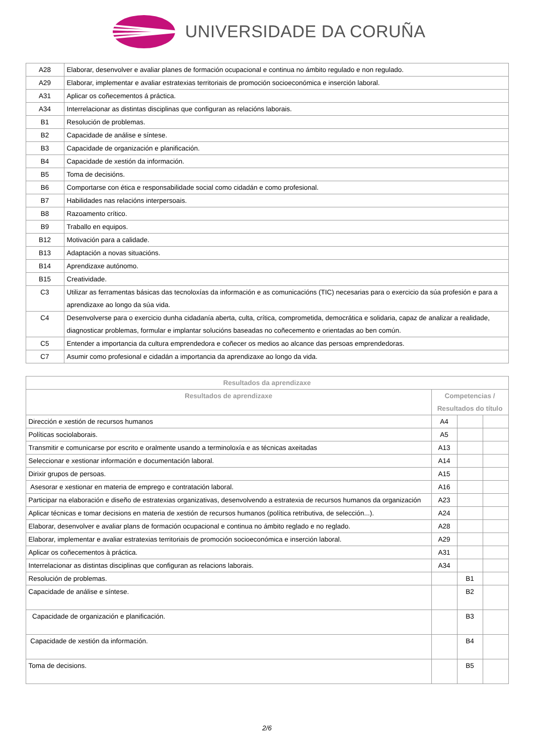UNIVERSIDADE DA CORUÑA
| A28 | Elaborar, desenvolver e avaliar planes de formación ocupacional e continua no ámbito regulado e non regulado. |
| A29 | Elaborar, implementar e avaliar estratexias territoriais de promoción socioeconómica e inserción laboral. |
| A31 | Aplicar os coñecementos á práctica. |
| A34 | Interrelacionar as distintas disciplinas que configuran as relacións laborais. |
| B1 | Resolución de problemas. |
| B2 | Capacidade de análise e síntese. |
| B3 | Capacidade de organización e planificación. |
| B4 | Capacidade de xestión da información. |
| B5 | Toma de decisións. |
| B6 | Comportarse con ética e responsabilidade social como cidadán e como profesional. |
| B7 | Habilidades nas relacións interpersoais. |
| B8 | Razoamento crítico. |
| B9 | Traballo en equipos. |
| B12 | Motivación para a calidade. |
| B13 | Adaptación a novas situacións. |
| B14 | Aprendizaxe autónomo. |
| B15 | Creatividade. |
| C3 | Utilizar as ferramentas básicas das tecnoloxías da información e as comunicacións (TIC) necesarias para o exercicio da súa profesión e para a aprendizaxe ao longo da súa vida. |
| C4 | Desenvolverse para o exercicio dunha cidadanía aberta, culta, crítica, comprometida, democrática e solidaria, capaz de analizar a realidade, diagnosticar problemas, formular e implantar solucións baseadas no coñecemento e orientadas ao ben común. |
| C5 | Entender a importancia da cultura emprendedora e coñecer os medios ao alcance das persoas emprendedoras. |
| C7 | Asumir como profesional e cidadán a importancia da aprendizaxe ao longo da vida. |
| Resultados da aprendizaxe | | | |
| --- | --- | --- | --- |
| Resultados de aprendizaxe | Competencias / Resultados do título | | |
| Dirección e xestión de recursos humanos | A4 | | |
| Políticas sociolaborais. | A5 | | |
| Transmitir e comunicarse por escrito e oralmente usando a terminoloxía e as técnicas axeitadas | A13 | | |
| Seleccionar e xestionar información e documentación laboral. | A14 | | |
| Dirixir grupos de persoas. | A15 | | |
| Asesorar e xestionar en materia de emprego e contratación laboral. | A16 | | |
| Participar na elaboración e diseño de estratexias organizativas, desenvolvendo a estratexia de recursos humanos da organización | A23 | | |
| Aplicar técnicas e tomar decisions en materia de xestión de recursos humanos (política retributiva, de selección...). | A24 | | |
| Elaborar, desenvolver e avaliar plans de formación ocupacional e continua no ámbito reglado e no reglado. | A28 | | |
| Elaborar, implementar e avaliar estratexias territoriais de promoción socioeconómica e inserción laboral. | A29 | | |
| Aplicar os coñecementos à práctica. | A31 | | |
| Interrelacionar as distintas disciplinas que configuran as relacions laborais. | A34 | | |
| Resolución de problemas. | | B1 | |
| Capacidade de análise e síntese. | | B2 | |
| Capacidade de organización e planificación. | | B3 | |
| Capacidade de xestión da información. | | B4 | |
| Toma de decisions. | | B5 | |
2/6